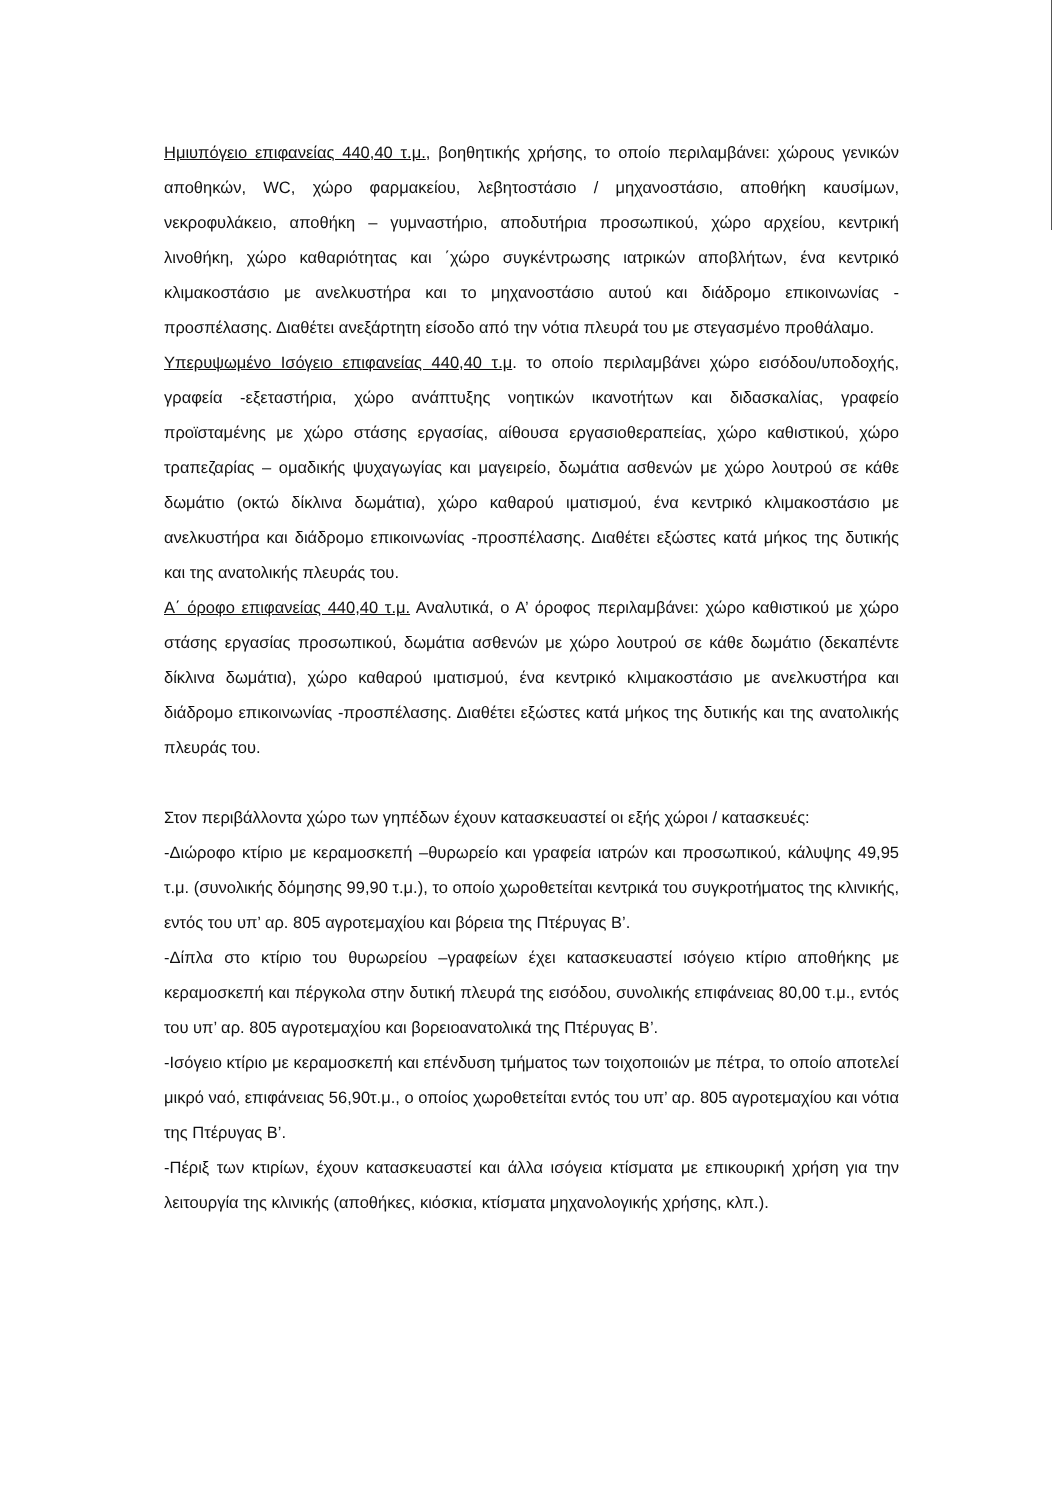Ημιυπόγειο επιφανείας 440,40 τ.μ., βοηθητικής χρήσης, το οποίο περιλαμβάνει: χώρους γενικών αποθηκών, WC, χώρο φαρμακείου, λεβητοστάσιο / μηχανοστάσιο, αποθήκη καυσίμων, νεκροφυλάκειο, αποθήκη – γυμναστήριο, αποδυτήρια προσωπικού, χώρο αρχείου, κεντρική λινοθήκη, χώρο καθαριότητας και ΄χώρο συγκέντρωσης ιατρικών αποβλήτων, ένα κεντρικό κλιμακοστάσιο με ανελκυστήρα και το μηχανοστάσιο αυτού και διάδρομο επικοινωνίας - προσπέλασης. Διαθέτει ανεξάρτητη είσοδο από την νότια πλευρά του με στεγασμένο προθάλαμο.
Υπερυψωμένο Ισόγειο επιφανείας 440,40 τ.μ. το οποίο περιλαμβάνει χώρο εισόδου/υποδοχής, γραφεία -εξεταστήρια, χώρο ανάπτυξης νοητικών ικανοτήτων και διδασκαλίας, γραφείο προϊσταμένης με χώρο στάσης εργασίας, αίθουσα εργασιοθεραπείας, χώρο καθιστικού, χώρο τραπεζαρίας – ομαδικής ψυχαγωγίας και μαγειρείο, δωμάτια ασθενών με χώρο λουτρού σε κάθε δωμάτιο (οκτώ δίκλινα δωμάτια), χώρο καθαρού ιματισμού, ένα κεντρικό κλιμακοστάσιο με ανελκυστήρα και διάδρομο επικοινωνίας -προσπέλασης. Διαθέτει εξώστες κατά μήκος της δυτικής και της ανατολικής πλευράς του.
Α΄ όροφο επιφανείας 440,40 τ.μ. Αναλυτικά, ο Α’ όροφος περιλαμβάνει: χώρο καθιστικού με χώρο στάσης εργασίας προσωπικού, δωμάτια ασθενών με χώρο λουτρού σε κάθε δωμάτιο (δεκαπέντε δίκλινα δωμάτια), χώρο καθαρού ιματισμού, ένα κεντρικό κλιμακοστάσιο με ανελκυστήρα και διάδρομο επικοινωνίας -προσπέλασης. Διαθέτει εξώστες κατά μήκος της δυτικής και της ανατολικής πλευράς του.
Στον περιβάλλοντα χώρο των γηπέδων έχουν κατασκευαστεί οι εξής χώροι / κατασκευές:
-Διώροφο κτίριο με κεραμοσκεπή –θυρωρείο και γραφεία ιατρών και προσωπικού, κάλυψης 49,95 τ.μ. (συνολικής δόμησης 99,90 τ.μ.), το οποίο χωροθετείται κεντρικά του συγκροτήματος της κλινικής, εντός του υπ’ αρ. 805 αγροτεμαχίου και βόρεια της Πτέρυγας Β’.
-Δίπλα στο κτίριο του θυρωρείου –γραφείων έχει κατασκευαστεί ισόγειο κτίριο αποθήκης με κεραμοσκεπή και πέργκολα στην δυτική πλευρά της εισόδου, συνολικής επιφάνειας 80,00 τ.μ., εντός του υπ’ αρ. 805 αγροτεμαχίου και βορειοανατολικά της Πτέρυγας Β’.
-Ισόγειο κτίριο με κεραμοσκεπή και επένδυση τμήματος των τοιχοποιιών με πέτρα, το οποίο αποτελεί μικρό ναό, επιφάνειας 56,90τ.μ., ο οποίος χωροθετείται εντός του υπ’ αρ. 805 αγροτεμαχίου και νότια της Πτέρυγας Β’.
-Πέριξ των κτιρίων, έχουν κατασκευαστεί και άλλα ισόγεια κτίσματα με επικουρική χρήση για την λειτουργία της κλινικής (αποθήκες, κιόσκια, κτίσματα μηχανολογικής χρήσης, κλπ.).